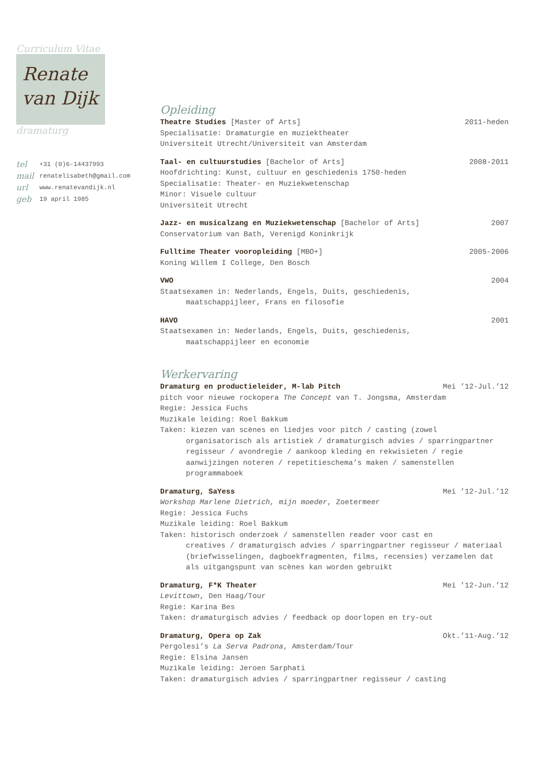Curriculum Vitae
Renate
van Dijk
dramaturg
tel +31 (0)6-14437993
mail renatelisabeth@gmail.com
url www.renatevandijk.nl
geb 19 april 1985
Opleiding
Theatre Studies [Master of Arts] 2011-heden
Specialisatie: Dramaturgie en muziektheater
Universiteit Utrecht/Universiteit van Amsterdam
Taal- en cultuurstudies [Bachelor of Arts] 2008-2011
Hoofdrichting: Kunst, cultuur en geschiedenis 1750-heden
Specialisatie: Theater- en Muziekwetenschap
Minor: Visuele cultuur
Universiteit Utrecht
Jazz- en musicalzang en Muziekwetenschap [Bachelor of Arts] 2007
Conservatorium van Bath, Verenigd Koninkrijk
Fulltime Theater vooropleiding [MBO+] 2005-2006
Koning Willem I College, Den Bosch
VWO 2004
Staatsexamen in: Nederlands, Engels, Duits, geschiedenis,
maatschappijleer, Frans en filosofie
HAVO 2001
Staatsexamen in: Nederlands, Engels, Duits, geschiedenis,
maatschappijleer en economie
Werkervaring
Dramaturg en productieleider, M-lab Pitch Mei ’12-Jul.’12
pitch voor nieuwe rockopera The Concept van T. Jongsma, Amsterdam
Regie: Jessica Fuchs
Muzikale leiding: Roel Bakkum
Taken: kiezen van scènes en liedjes voor pitch / casting (zowel
organisatorisch als artistiek / dramaturgisch advies / sparringpartner regisseur / avondregie / aankoop kleding en rekwisieten / regie aanwijzingen noteren / repetitieschema’s maken / samenstellen programmaboek
Dramaturg, SaYess Mei ’12-Jul.’12
Workshop Marlene Dietrich, mijn moeder, Zoetermeer
Regie: Jessica Fuchs
Muzikale leiding: Roel Bakkum
Taken: historisch onderzoek / samenstellen reader voor cast en
creatives / dramaturgisch advies / sparringpartner regisseur / materiaal (briefwisselingen, dagboekfragmenten, films, recensies) verzamelen dat als uitgangspunt van scènes kan worden gebruikt
Dramaturg, F*K Theater Mei ’12-Jun.’12
Levittown, Den Haag/Tour
Regie: Karina Bes
Taken: dramaturgisch advies / feedback op doorlopen en try-out
Dramaturg, Opera op Zak Okt.’11-Aug.’12
Pergolesi’s La Serva Padrona, Amsterdam/Tour
Regie: Elsina Jansen
Muzikale leiding: Jeroen Sarphati
Taken: dramaturgisch advies / sparringpartner regisseur / casting